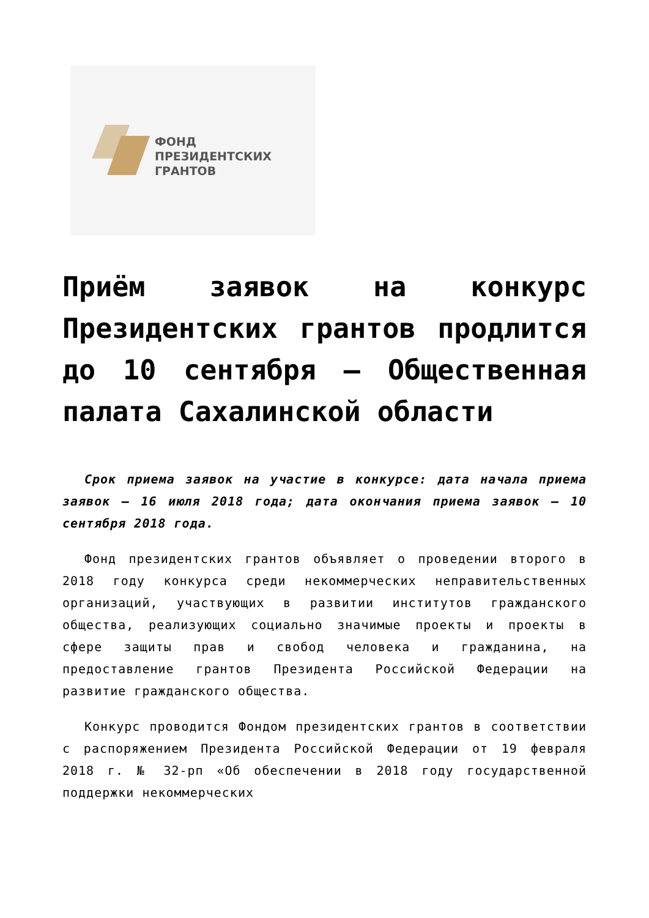ФОНД
ПРЕЗИДЕНТСКИХ
ГРАНТОВ
Приём заявок на конкурс Президентских грантов продлится до 10 сентября — Общественная палата Сахалинской области
Срок приема заявок на участие в конкурсе: дата начала приема заявок — 16 июля 2018 года; дата окончания приема заявок — 10 сентября 2018 года.
Фонд президентских грантов объявляет о проведении второго в 2018 году конкурса среди некоммерческих неправительственных организаций, участвующих в развитии институтов гражданского общества, реализующих социально значимые проекты и проекты в сфере защиты прав и свобод человека и гражданина, на предоставление грантов Президента Российской Федерации на развитие гражданского общества.
Конкурс проводится Фондом президентских грантов в соответствии с распоряжением Президента Российской Федерации от 19 февраля 2018 г. № 32-рп «Об обеспечении в 2018 году государственной поддержки некоммерческих